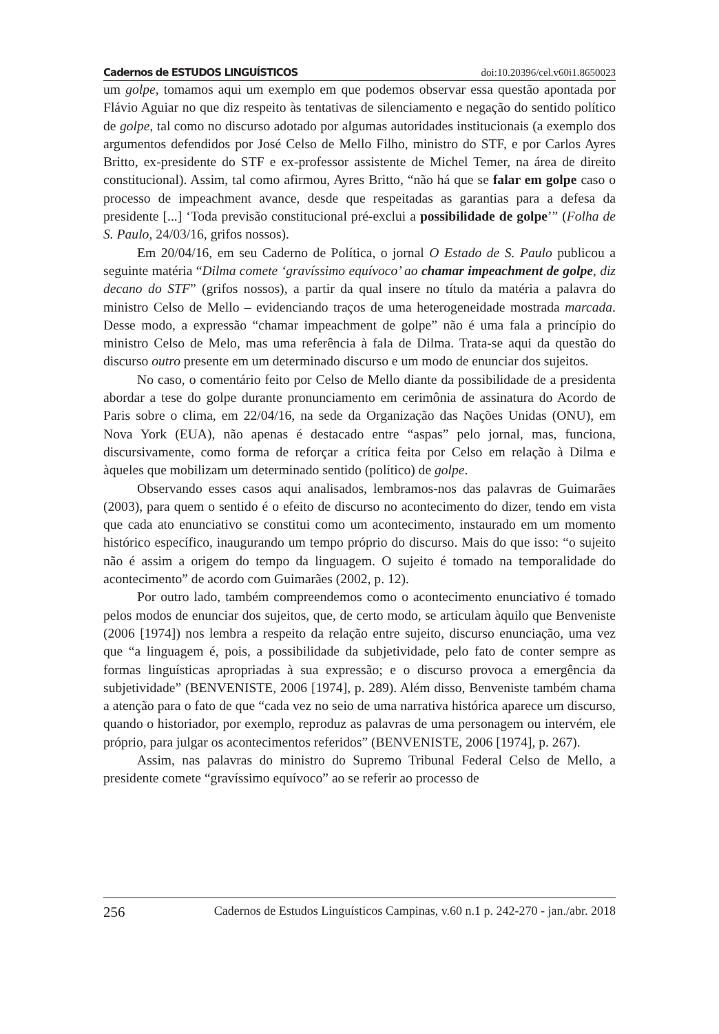Cadernos de ESTUDOS LINGUÍSTICOS doi:10.20396/cel.v60i1.8650023
um golpe, tomamos aqui um exemplo em que podemos observar essa questão apontada por Flávio Aguiar no que diz respeito às tentativas de silenciamento e negação do sentido político de golpe, tal como no discurso adotado por algumas autoridades institucionais (a exemplo dos argumentos defendidos por José Celso de Mello Filho, ministro do STF, e por Carlos Ayres Britto, ex-presidente do STF e ex-professor assistente de Michel Temer, na área de direito constitucional). Assim, tal como afirmou, Ayres Britto, “não há que se falar em golpe caso o processo de impeachment avance, desde que respeitadas as garantias para a defesa da presidente [...] ‘Toda previsão constitucional pré-exclui a possibilidade de golpe’” (Folha de S. Paulo, 24/03/16, grifos nossos).
Em 20/04/16, em seu Caderno de Política, o jornal O Estado de S. Paulo publicou a seguinte matéria “Dilma comete ‘gravíssimo equívoco’ ao chamar impeachment de golpe, diz decano do STF” (grifos nossos), a partir da qual insere no título da matéria a palavra do ministro Celso de Mello – evidenciando traços de uma heterogeneidade mostrada marcada. Desse modo, a expressão “chamar impeachment de golpe” não é uma fala a princípio do ministro Celso de Melo, mas uma referência à fala de Dilma. Trata-se aqui da questão do discurso outro presente em um determinado discurso e um modo de enunciar dos sujeitos.
No caso, o comentário feito por Celso de Mello diante da possibilidade de a presidenta abordar a tese do golpe durante pronunciamento em cerimônia de assinatura do Acordo de Paris sobre o clima, em 22/04/16, na sede da Organização das Nações Unidas (ONU), em Nova York (EUA), não apenas é destacado entre “aspas” pelo jornal, mas, funciona, discursivamente, como forma de reforçar a crítica feita por Celso em relação à Dilma e àqueles que mobilizam um determinado sentido (político) de golpe.
Observando esses casos aqui analisados, lembramos-nos das palavras de Guimarães (2003), para quem o sentido é o efeito de discurso no acontecimento do dizer, tendo em vista que cada ato enunciativo se constitui como um acontecimento, instaurado em um momento histórico específico, inaugurando um tempo próprio do discurso. Mais do que isso: “o sujeito não é assim a origem do tempo da linguagem. O sujeito é tomado na temporalidade do acontecimento” de acordo com Guimarães (2002, p. 12).
Por outro lado, também compreendemos como o acontecimento enunciativo é tomado pelos modos de enunciar dos sujeitos, que, de certo modo, se articulam àquilo que Benveniste (2006 [1974]) nos lembra a respeito da relação entre sujeito, discurso enunciação, uma vez que “a linguagem é, pois, a possibilidade da subjetividade, pelo fato de conter sempre as formas linguísticas apropriadas à sua expressão; e o discurso provoca a emergência da subjetividade” (BENVENISTE, 2006 [1974], p. 289). Além disso, Benveniste também chama a atenção para o fato de que “cada vez no seio de uma narrativa histórica aparece um discurso, quando o historiador, por exemplo, reproduz as palavras de uma personagem ou intervém, ele próprio, para julgar os acontecimentos referidos” (BENVENISTE, 2006 [1974], p. 267).
Assim, nas palavras do ministro do Supremo Tribunal Federal Celso de Mello, a presidente comete “gravíssimo equívoco” ao se referir ao processo de
256 Cadernos de Estudos Linguísticos Campinas, v.60 n.1 p. 242-270 - jan./abr. 2018